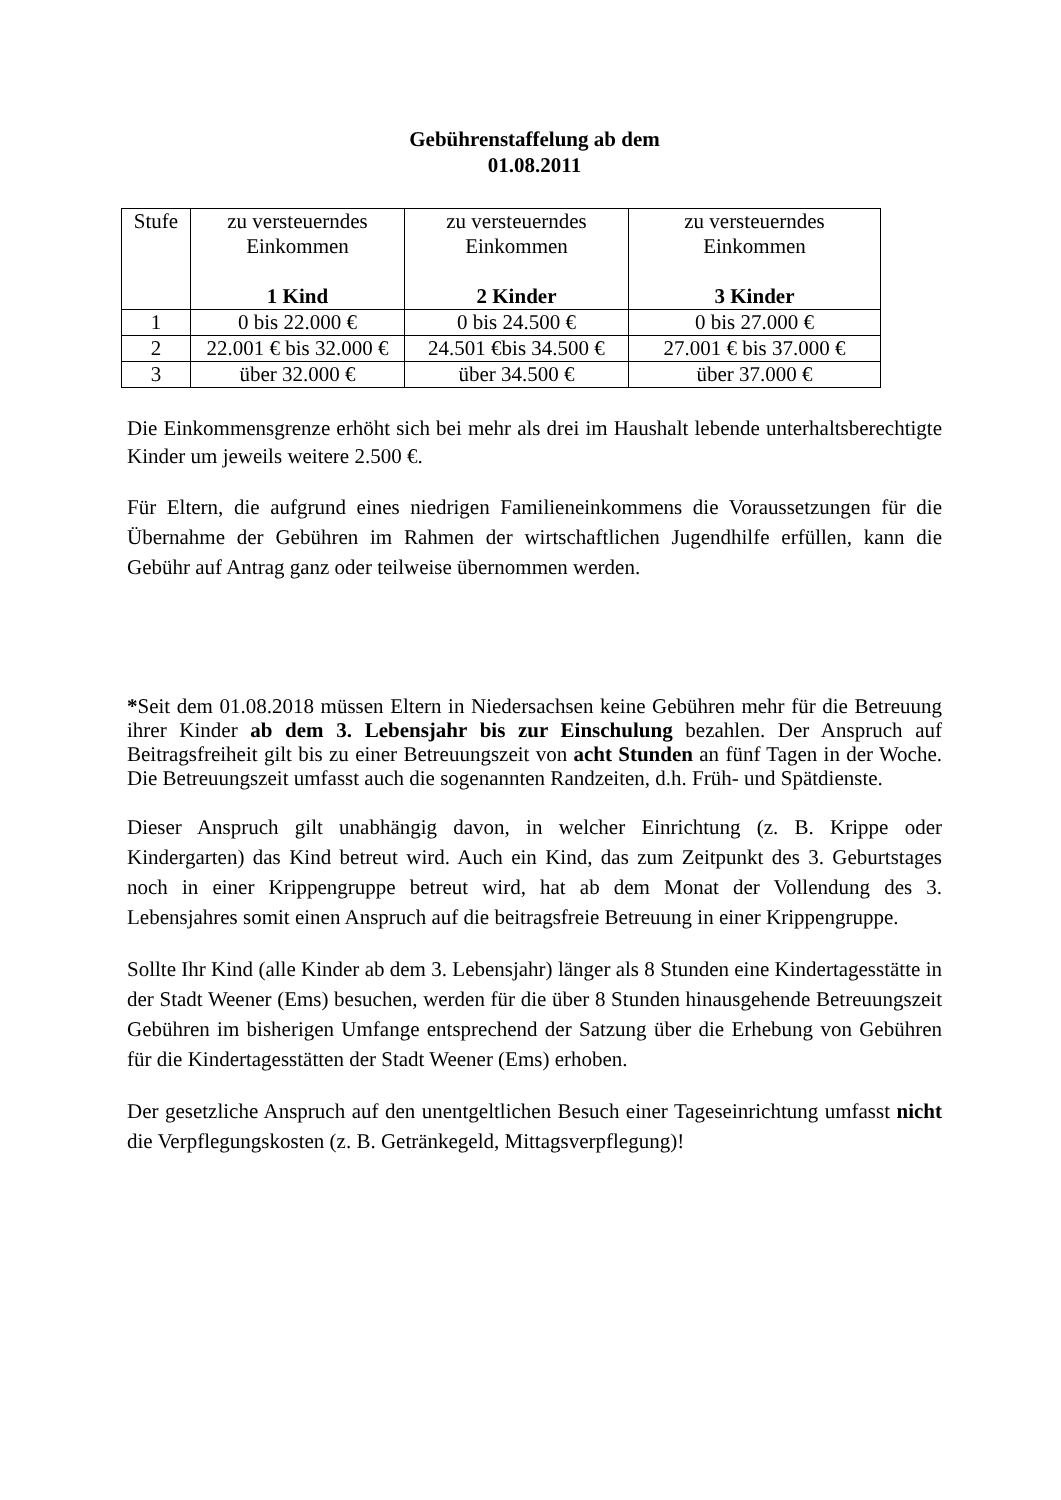Gebührenstaffelung ab dem
01.08.2011
| Stufe | zu versteuerndes Einkommen 1 Kind | zu versteuerndes Einkommen 2 Kinder | zu versteuerndes Einkommen 3 Kinder |
| 1 | 0 bis 22.000 € | 0 bis 24.500 € | 0 bis 27.000 € |
| 2 | 22.001 € bis 32.000 € | 24.501 €bis 34.500 € | 27.001 € bis 37.000 € |
| 3 | über 32.000 € | über 34.500 € | über 37.000 € |
Die Einkommensgrenze erhöht sich bei mehr als drei im Haushalt lebende unterhaltsberechtigte Kinder um jeweils weitere 2.500 €.
Für Eltern, die aufgrund eines niedrigen Familieneinkommens die Voraussetzungen für die Übernahme der Gebühren im Rahmen der wirtschaftlichen Jugendhilfe erfüllen, kann die Gebühr auf Antrag ganz oder teilweise übernommen werden.
*Seit dem 01.08.2018 müssen Eltern in Niedersachsen keine Gebühren mehr für die Betreuung ihrer Kinder ab dem 3. Lebensjahr bis zur Einschulung bezahlen. Der Anspruch auf Beitragsfreiheit gilt bis zu einer Betreuungszeit von acht Stunden an fünf Tagen in der Woche. Die Betreuungszeit umfasst auch die sogenannten Randzeiten, d.h. Früh- und Spätdienste.
Dieser Anspruch gilt unabhängig davon, in welcher Einrichtung (z. B. Krippe oder Kindergarten) das Kind betreut wird. Auch ein Kind, das zum Zeitpunkt des 3. Geburtstages noch in einer Krippengruppe betreut wird, hat ab dem Monat der Vollendung des 3. Lebensjahres somit einen Anspruch auf die beitragsfreie Betreuung in einer Krippengruppe.
Sollte Ihr Kind (alle Kinder ab dem 3. Lebensjahr) länger als 8 Stunden eine Kindertagesstätte in der Stadt Weener (Ems) besuchen, werden für die über 8 Stunden hinausgehende Betreuungszeit Gebühren im bisherigen Umfange entsprechend der Satzung über die Erhebung von Gebühren für die Kindertagesstätten der Stadt Weener (Ems) erhoben.
Der gesetzliche Anspruch auf den unentgeltlichen Besuch einer Tageseinrichtung umfasst nicht die Verpflegungskosten (z. B. Getränkegeld, Mittagsverpflegung)!